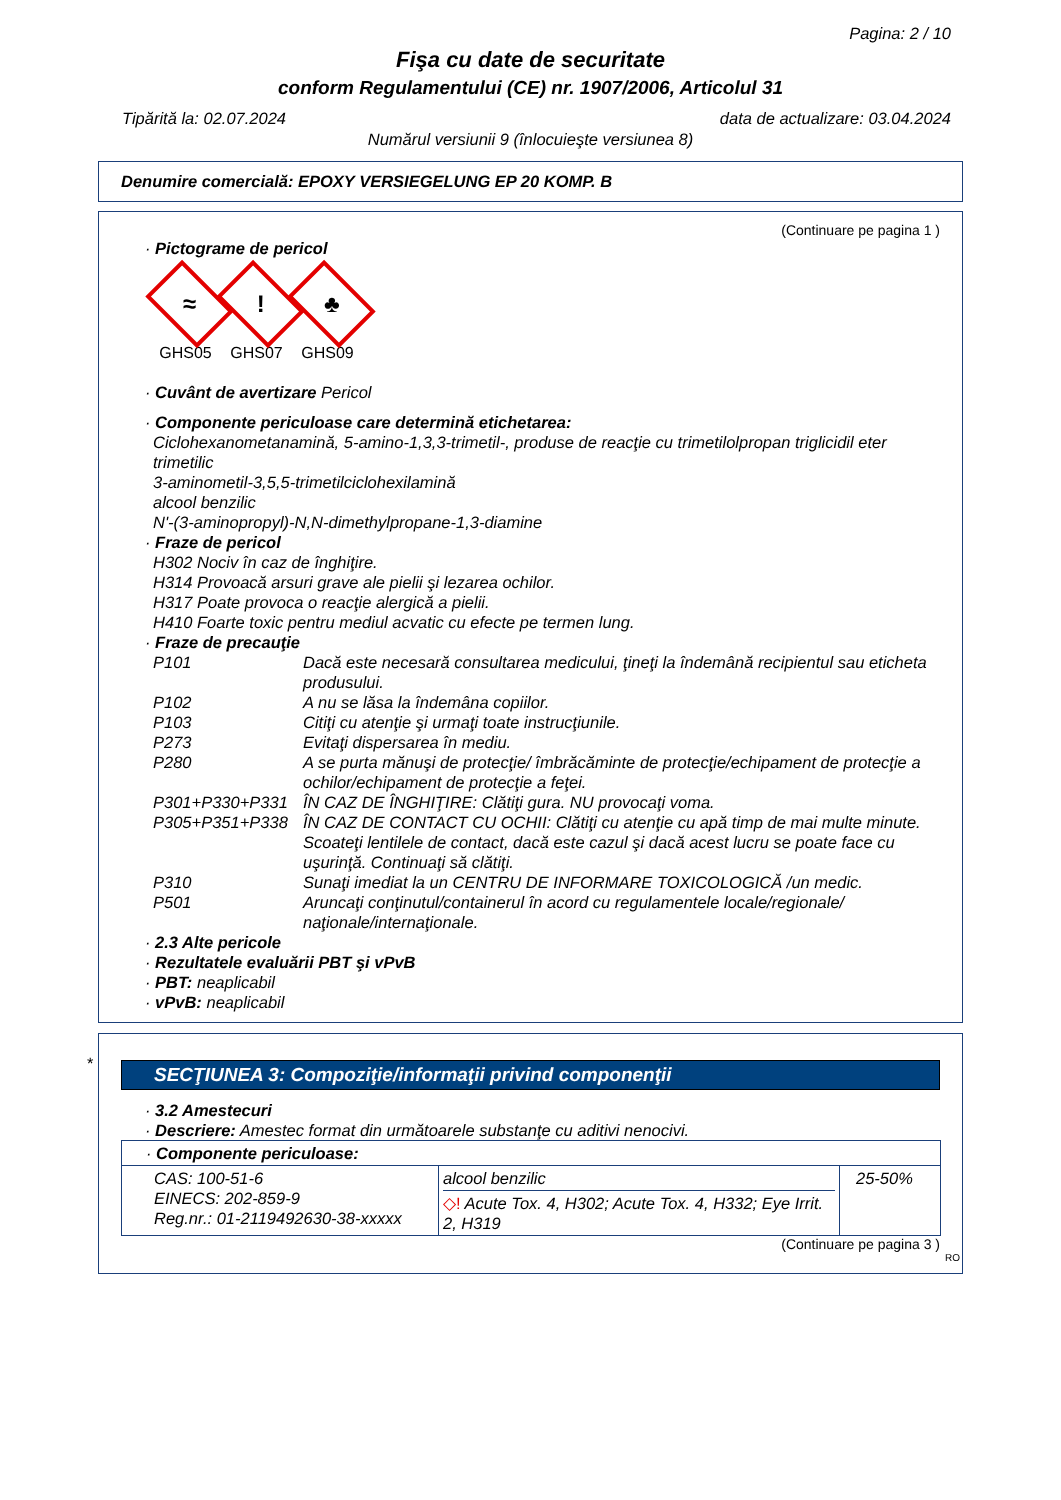Pagina: 2 / 10
Fişa cu date de securitate
conform Regulamentului (CE) nr. 1907/2006, Articolul 31
Tipărită la: 02.07.2024 data de actualizare: 03.04.2024
Numărul versiunii 9 (înlocuieşte versiunea 8)
Denumire comercială: EPOXY VERSIEGELUNG EP 20 KOMP. B
(Continuare pe pagina 1 )
· Pictograme de pericol
≈
GHS05
!
GHS07
♣
GHS09
· Cuvânt de avertizare Pericol
· Componente periculoase care determină etichetarea:
Ciclohexanometanamină, 5-amino-1,3,3-trimetil-, produse de reacţie cu trimetilolpropan triglicidil eter trimetilic
3-aminometil-3,5,5-trimetilciclohexilamină
alcool benzilic
N'-(3-aminopropyl)-N,N-dimethylpropane-1,3-diamine
· Fraze de pericol
H302 Nociv în caz de înghiţire.
H314 Provoacă arsuri grave ale pielii şi lezarea ochilor.
H317 Poate provoca o reacţie alergică a pielii.
H410 Foarte toxic pentru mediul acvatic cu efecte pe termen lung.
· Fraze de precauţie
| P101 | Dacă este necesară consultarea medicului, ţineţi la îndemână recipientul sau eticheta produsului. |
| P102 | A nu se lăsa la îndemâna copiilor. |
| P103 | Citiţi cu atenţie şi urmaţi toate instrucţiunile. |
| P273 | Evitaţi dispersarea în mediu. |
| P280 | A se purta mănuşi de protecţie/ îmbrăcăminte de protecţie/echipament de protecţie a ochilor/echipament de protecţie a feţei. |
| P301+P330+P331 | ÎN CAZ DE ÎNGHIŢIRE: Clătiţi gura. NU provocaţi voma. |
| P305+P351+P338 | ÎN CAZ DE CONTACT CU OCHII: Clătiţi cu atenţie cu apă timp de mai multe minute. Scoateţi lentilele de contact, dacă este cazul şi dacă acest lucru se poate face cu uşurinţă. Continuaţi să clătiţi. |
| P310 | Sunaţi imediat la un CENTRU DE INFORMARE TOXICOLOGICĂ /un medic. |
| P501 | Aruncaţi conţinutul/containerul în acord cu regulamentele locale/regionale/ naţionale/internaţionale. |
· 2.3 Alte pericole
· Rezultatele evaluării PBT şi vPvB
· PBT: neaplicabil
· vPvB: neaplicabil
*
SECŢIUNEA 3: Compoziţie/informaţii privind componenţii
· 3.2 Amestecuri
· Descriere: Amestec format din următoarele substanţe cu aditivi nenocivi.
| · Componente periculoase: | | |
| CAS: 100-51-6 EINECS: 202-859-9 Reg.nr.: 01-2119492630-38-xxxxx | alcool benzilic ◇! Acute Tox. 4, H302; Acute Tox. 4, H332; Eye Irrit. 2, H319 | 25-50% |
(Continuare pe pagina 3 )
RO